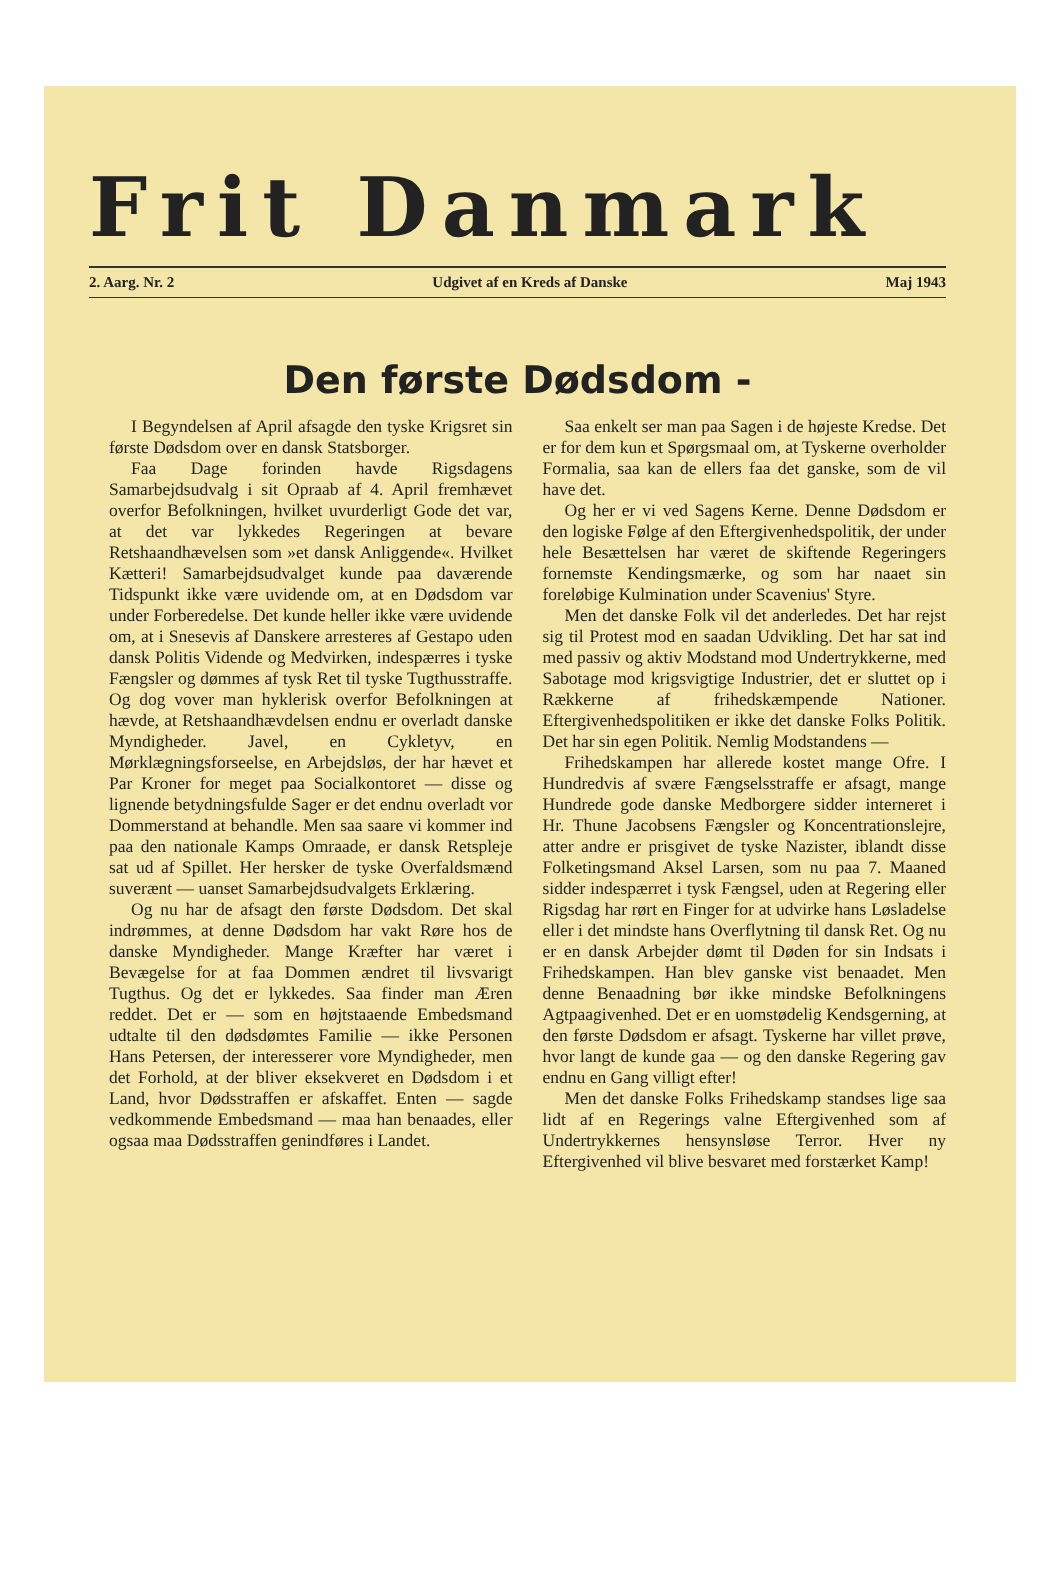Frit Danmark
2. Aarg. Nr. 2 Udgivet af en Kreds af Danske Maj 1943
Den første Dødsdom -
I Begyndelsen af April afsagde den tyske Krigsret sin første Dødsdom over en dansk Statsborger.
Faa Dage forinden havde Rigsdagens Samarbejdsudvalg i sit Opraab af 4. April fremhævet overfor Befolkningen, hvilket uvurderligt Gode det var, at det var lykkedes Regeringen at bevare Retshaandhævelsen som »et dansk Anliggende«. Hvilket Kætteri! Samarbejdsudvalget kunde paa daværende Tidspunkt ikke være uvidende om, at en Dødsdom var under Forberedelse. Det kunde heller ikke være uvidende om, at i Snesevis af Danskere arresteres af Gestapo uden dansk Politis Vidende og Medvirken, indespærres i tyske Fængsler og dømmes af tysk Ret til tyske Tugthusstraffe. Og dog vover man hyklerisk overfor Befolkningen at hævde, at Retshaandhævdelsen endnu er overladt danske Myndigheder. Javel, en Cykletyv, en Mørklægningsforseelse, en Arbejdsløs, der har hævet et Par Kroner for meget paa Socialkontoret — disse og lignende betydningsfulde Sager er det endnu overladt vor Dommerstand at behandle. Men saa saare vi kommer ind paa den nationale Kamps Omraade, er dansk Retspleje sat ud af Spillet. Her hersker de tyske Overfaldsmænd suverænt — uanset Samarbejdsudvalgets Erklæring.
Og nu har de afsagt den første Dødsdom. Det skal indrømmes, at denne Dødsdom har vakt Røre hos de danske Myndigheder. Mange Kræfter har været i Bevægelse for at faa Dommen ændret til livsvarigt Tugthus. Og det er lykkedes. Saa finder man Æren reddet. Det er — som en højtstaaende Embedsmand udtalte til den dødsdømtes Familie — ikke Personen Hans Petersen, der interesserer vore Myndigheder, men det Forhold, at der bliver eksekveret en Dødsdom i et Land, hvor Dødsstraffen er afskaffet. Enten — sagde vedkommende Embedsmand — maa han benaades, eller ogsaa maa Dødsstraffen genindføres i Landet.
Saa enkelt ser man paa Sagen i de højeste Kredse. Det er for dem kun et Spørgsmaal om, at Tyskerne overholder Formalia, saa kan de ellers faa det ganske, som de vil have det.
Og her er vi ved Sagens Kerne. Denne Dødsdom er den logiske Følge af den Eftergivenhedspolitik, der under hele Besættelsen har været de skiftende Regeringers fornemste Kendingsmærke, og som har naaet sin foreløbige Kulmination under Scavenius' Styre.
Men det danske Folk vil det anderledes. Det har rejst sig til Protest mod en saadan Udvikling. Det har sat ind med passiv og aktiv Modstand mod Undertrykkerne, med Sabotage mod krigsvigtige Industrier, det er sluttet op i Rækkerne af frihedskæmpende Nationer. Eftergivenhedspolitiken er ikke det danske Folks Politik. Det har sin egen Politik. Nemlig Modstandens —
Frihedskampen har allerede kostet mange Ofre. I Hundredvis af svære Fængselsstraffe er afsagt, mange Hundrede gode danske Medborgere sidder interneret i Hr. Thune Jacobsens Fængsler og Koncentrationslejre, atter andre er prisgivet de tyske Nazister, iblandt disse Folketingsmand Aksel Larsen, som nu paa 7. Maaned sidder indespærret i tysk Fængsel, uden at Regering eller Rigsdag har rørt en Finger for at udvirke hans Løsladelse eller i det mindste hans Overflytning til dansk Ret. Og nu er en dansk Arbejder dømt til Døden for sin Indsats i Frihedskampen. Han blev ganske vist benaadet. Men denne Benaadning bør ikke mindske Befolkningens Agtpaagivenhed. Det er en uomstødelig Kendsgerning, at den første Dødsdom er afsagt. Tyskerne har villet prøve, hvor langt de kunde gaa — og den danske Regering gav endnu en Gang villigt efter!
Men det danske Folks Frihedskamp standses lige saa lidt af en Regerings valne Eftergivenhed som af Undertrykkernes hensynsløse Terror. Hver ny Eftergivenhed vil blive besvaret med forstærket Kamp!